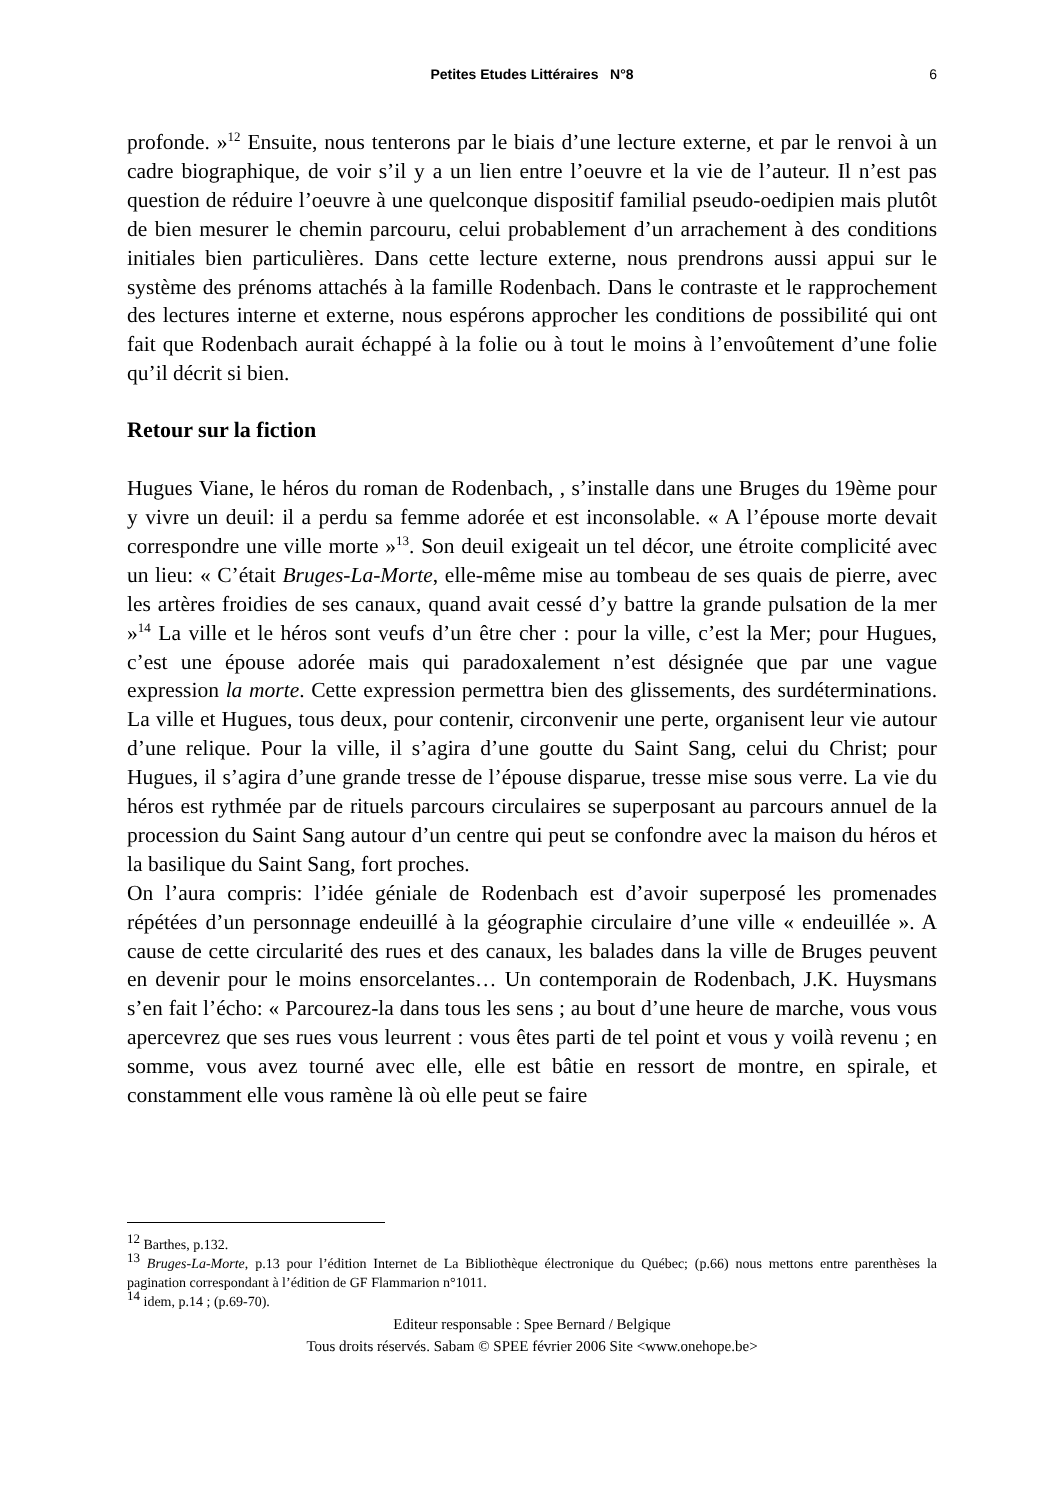Petites Etudes Littéraires N°8
6
profonde. »<sup>12</sup> Ensuite, nous tenterons par le biais d’une lecture externe, et par le renvoi à un cadre biographique, de voir s’il y a un lien entre l’oeuvre et la vie de l’auteur. Il n’est pas question de réduire l’oeuvre à une quelconque dispositif familial pseudo-oedipien mais plutôt de bien mesurer le chemin parcouru, celui probablement d’un arrachement à des conditions initiales bien particulières. Dans cette lecture externe, nous prendrons aussi appui sur le système des prénoms attachés à la famille Rodenbach. Dans le contraste et le rapprochement des lectures interne et externe, nous espérons approcher les conditions de possibilité qui ont fait que Rodenbach aurait échappé à la folie ou à tout le moins à l’envoûtement d’une folie qu’il décrit si bien.
Retour sur la fiction
Hugues Viane, le héros du roman de Rodenbach, , s’installe dans une Bruges du 19ème pour y vivre un deuil: il a perdu sa femme adorée et est inconsolable. « A l’épouse morte devait correspondre une ville morte »<sup>13</sup>. Son deuil exigeait un tel décor, une étroite complicité avec un lieu: « C’était Bruges-La-Morte, elle-même mise au tombeau de ses quais de pierre, avec les artères froidies de ses canaux, quand avait cessé d’y battre la grande pulsation de la mer »<sup>14</sup> La ville et le héros sont veufs d’un être cher : pour la ville, c’est la Mer; pour Hugues, c’est une épouse adorée mais qui paradoxalement n’est désignée que par une vague expression la morte. Cette expression permettra bien des glissements, des surdéterminations. La ville et Hugues, tous deux, pour contenir, circonvenir une perte, organisent leur vie autour d’une relique. Pour la ville, il s’agira d’une goutte du Saint Sang, celui du Christ; pour Hugues, il s’agira d’une grande tresse de l’épouse disparue, tresse mise sous verre. La vie du héros est rythmée par de rituels parcours circulaires se superposant au parcours annuel de la procession du Saint Sang autour d’un centre qui peut se confondre avec la maison du héros et la basilique du Saint Sang, fort proches.
On l’aura compris: l’idée géniale de Rodenbach est d’avoir superposé les promenades répétées d’un personnage endeuillé à la géographie circulaire d’une ville « endeuillée ». A cause de cette circularité des rues et des canaux, les balades dans la ville de Bruges peuvent en devenir pour le moins ensorcelantes… Un contemporain de Rodenbach, J.K. Huysmans s’en fait l’écho: « Parcourez-la dans tous les sens ; au bout d’une heure de marche, vous vous apercevrez que ses rues vous leurrent : vous êtes parti de tel point et vous y voilà revenu ; en somme, vous avez tourné avec elle, elle est bâtie en ressort de montre, en spirale, et constamment elle vous ramène là où elle peut se faire
<sup>12</sup> Barthes, p.132.
<sup>13</sup> Bruges-La-Morte, p.13 pour l’édition Internet de La Bibliothèque électronique du Québec; (p.66) nous mettons entre parenthèses la pagination correspondant à l’édition de GF Flammarion n°1011.
<sup>14</sup> idem, p.14 ; (p.69-70).
Editeur responsable : Spee Bernard / Belgique
Tous droits réservés. Sabam © SPEE février 2006 Site <www.onehope.be>